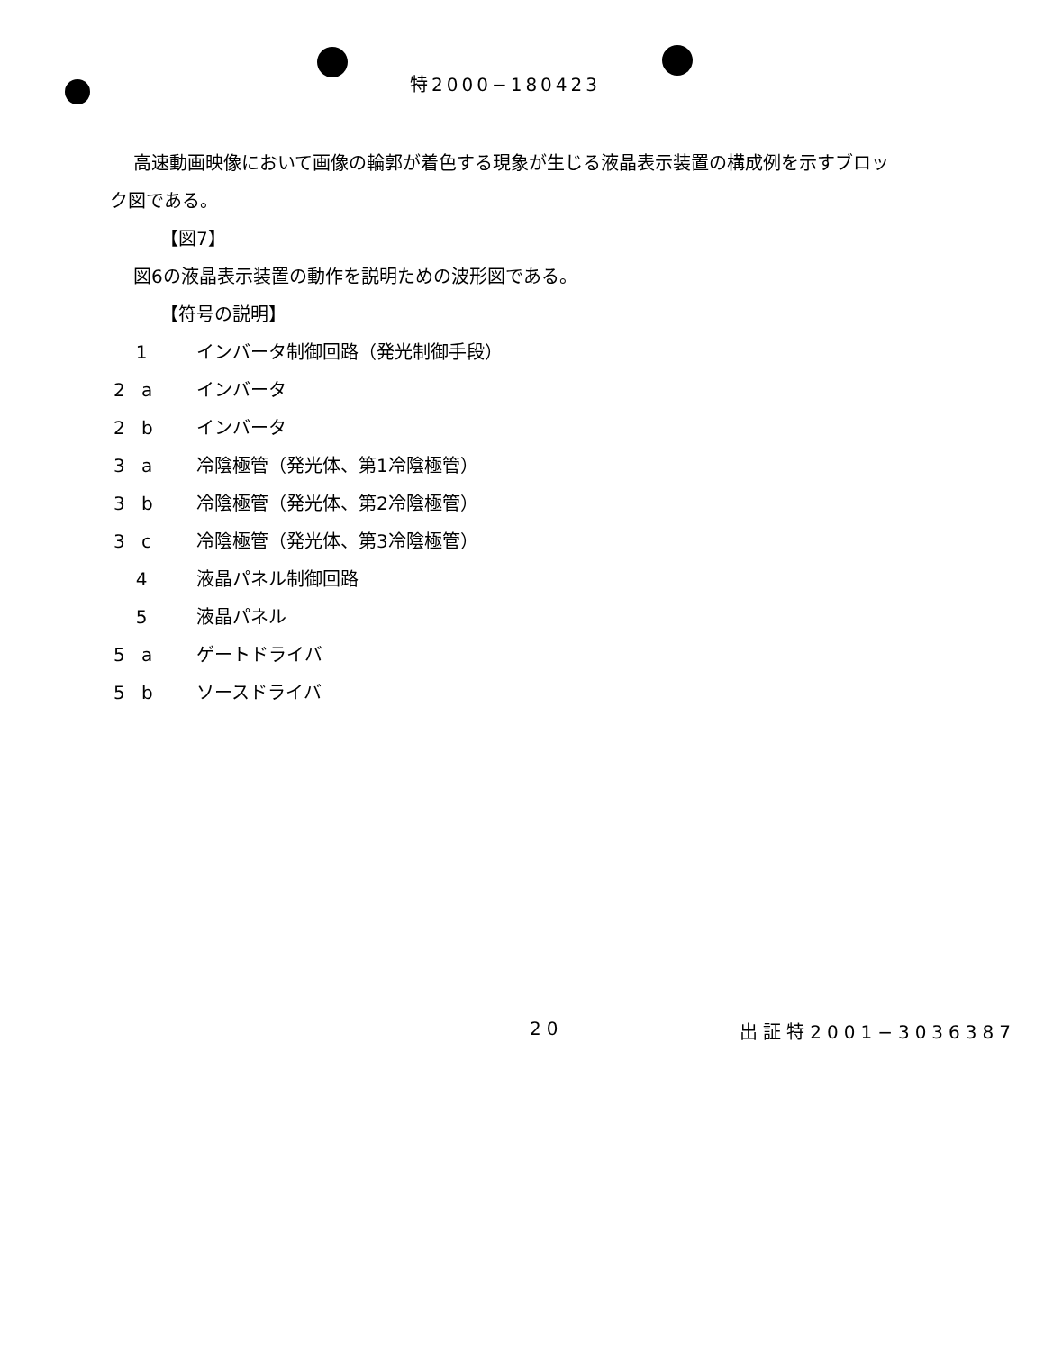特2000−180423
高速動画映像において画像の輪郭が着色する現象が生じる液晶表示装置の構成例を示すブロック図である。
【図7】
図6の液晶表示装置の動作を説明ための波形図である。
【符号の説明】
1 インバータ制御回路（発光制御手段）
2 a インバータ
2 b インバータ
3 a 冷陰極管（発光体、第1冷陰極管）
3 b 冷陰極管（発光体、第2冷陰極管）
3 c 冷陰極管（発光体、第3冷陰極管）
4 液晶パネル制御回路
5 液晶パネル
5 a ゲートドライバ
5 b ソースドライバ
20 出証特2001−3036387